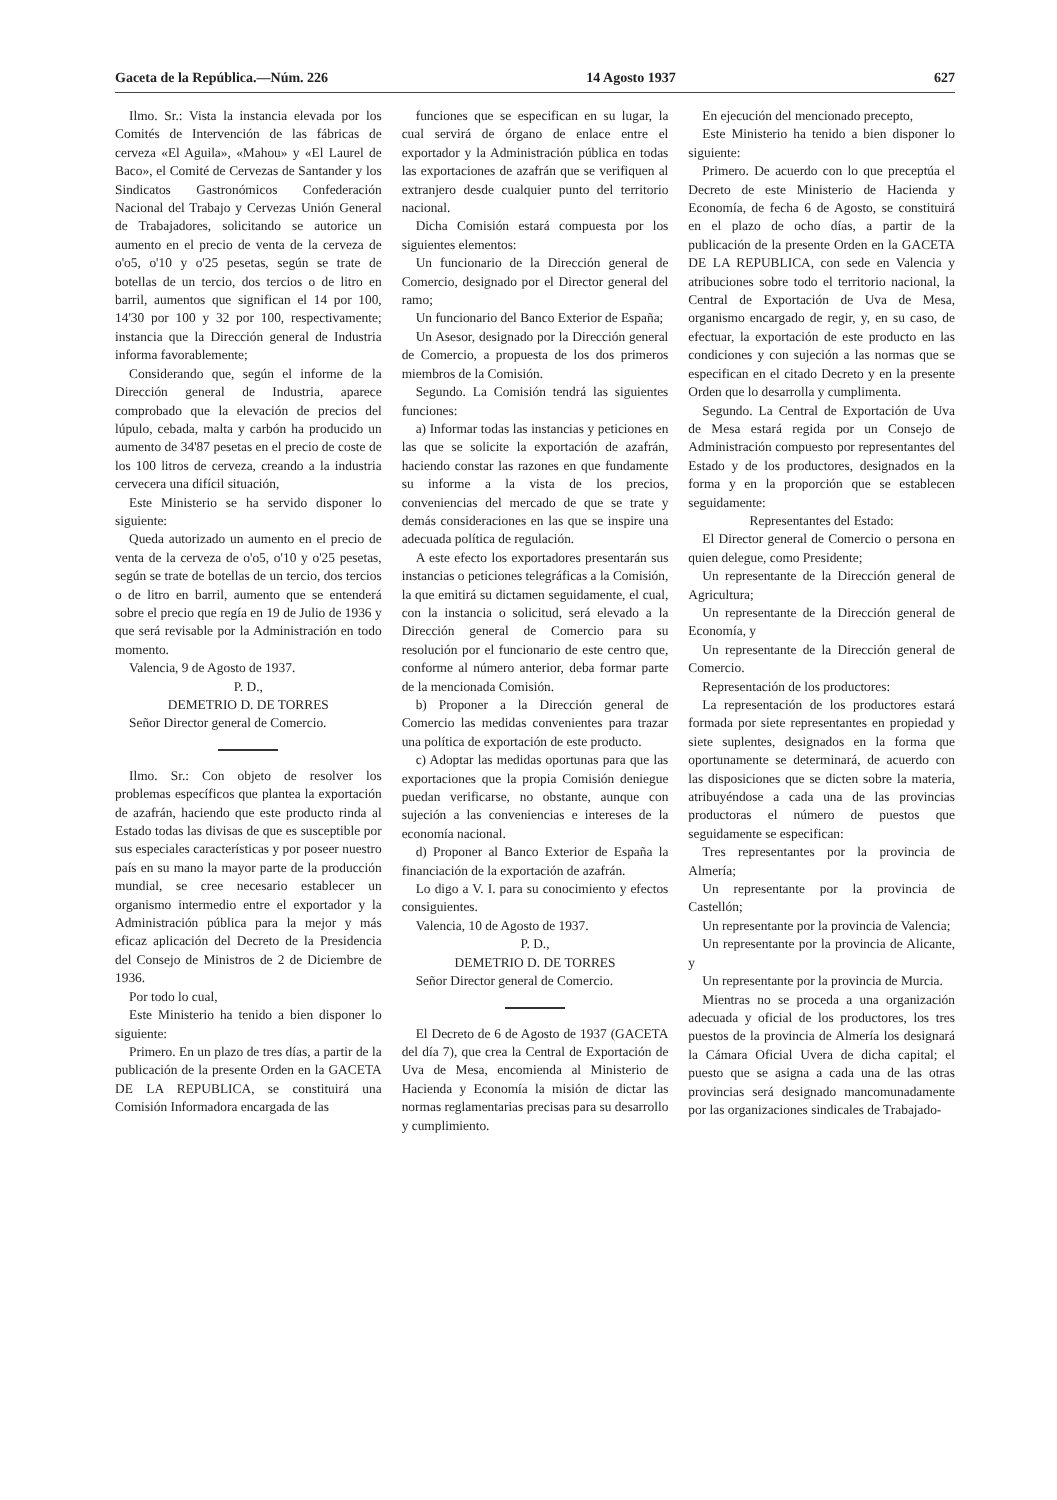Gaceta de la República.—Núm. 226 14 Agosto 1937 627
Ilmo. Sr.: Vista la instancia elevada por los Comités de Intervención de las fábricas de cerveza «El Aguila», «Mahou» y «El Laurel de Baco», el Comité de Cervezas de Santander y los Sindicatos Gastronómicos Confederación Nacional del Trabajo y Cervezas Unión General de Trabajadores, solicitando se autorice un aumento en el precio de venta de la cerveza de o'o5, o'10 y o'25 pesetas, según se trate de botellas de un tercio, dos tercios o de litro en barril, aumentos que significan el 14 por 100, 14'30 por 100 y 32 por 100, respectivamente; instancia que la Dirección general de Industria informa favorablemente;
Considerando que, según el informe de la Dirección general de Industria, aparece comprobado que la elevación de precios del lúpulo, cebada, malta y carbón ha producido un aumento de 34'87 pesetas en el precio de coste de los 100 litros de cerveza, creando a la industria cervecera una difícil situación,
Este Ministerio se ha servido disponer lo siguiente:
Queda autorizado un aumento en el precio de venta de la cerveza de o'o5, o'10 y o'25 pesetas, según se trate de botellas de un tercio, dos tercios o de litro en barril, aumento que se entenderá sobre el precio que regía en 19 de Julio de 1936 y que será revisable por la Administración en todo momento.
Valencia, 9 de Agosto de 1937.
P. D.,
DEMETRIO D. DE TORRES
Señor Director general de Comercio.
Ilmo. Sr.: Con objeto de resolver los problemas específicos que plantea la exportación de azafrán, haciendo que este producto rinda al Estado todas las divisas de que es susceptible por sus especiales características y por poseer nuestro país en su mano la mayor parte de la producción mundial, se cree necesario establecer un organismo intermedio entre el exportador y la Administración pública para la mejor y más eficaz aplicación del Decreto de la Presidencia del Consejo de Ministros de 2 de Diciembre de 1936.
Por todo lo cual,
Este Ministerio ha tenido a bien disponer lo siguiente:
Primero. En un plazo de tres días, a partir de la publicación de la presente Orden en la GACETA DE LA REPUBLICA, se constituirá una Comisión Informadora encargada de las
funciones que se especifican en su lugar, la cual servirá de órgano de enlace entre el exportador y la Administración pública en todas las exportaciones de azafrán que se verifiquen al extranjero desde cualquier punto del territorio nacional.
Dicha Comisión estará compuesta por los siguientes elementos:
Un funcionario de la Dirección general de Comercio, designado por el Director general del ramo;
Un funcionario del Banco Exterior de España;
Un Asesor, designado por la Dirección general de Comercio, a propuesta de los dos primeros miembros de la Comisión.
Segundo. La Comisión tendrá las siguientes funciones:
a) Informar todas las instancias y peticiones en las que se solicite la exportación de azafrán, haciendo constar las razones en que fundamente su informe a la vista de los precios, conveniencias del mercado de que se trate y demás consideraciones en las que se inspire una adecuada política de regulación.
A este efecto los exportadores presentarán sus instancias o peticiones telegráficas a la Comisión, la que emitirá su dictamen seguidamente, el cual, con la instancia o solicitud, será elevado a la Dirección general de Comercio para su resolución por el funcionario de este centro que, conforme al número anterior, deba formar parte de la mencionada Comisión.
b) Proponer a la Dirección general de Comercio las medidas convenientes para trazar una política de exportación de este producto.
c) Adoptar las medidas oportunas para que las exportaciones que la propia Comisión deniegue puedan verificarse, no obstante, aunque con sujeción a las conveniencias e intereses de la economía nacional.
d) Proponer al Banco Exterior de España la financiación de la exportación de azafrán.
Lo digo a V. I. para su conocimiento y efectos consiguientes.
Valencia, 10 de Agosto de 1937.
P. D.,
DEMETRIO D. DE TORRES
Señor Director general de Comercio.
El Decreto de 6 de Agosto de 1937 (GACETA del día 7), que crea la Central de Exportación de Uva de Mesa, encomienda al Ministerio de Hacienda y Economía la misión de dictar las normas reglamentarias precisas para su desarrollo y cumplimiento.
En ejecución del mencionado precepto,
Este Ministerio ha tenido a bien disponer lo siguiente:
Primero. De acuerdo con lo que preceptúa el Decreto de este Ministerio de Hacienda y Economía, de fecha 6 de Agosto, se constituirá en el plazo de ocho días, a partir de la publicación de la presente Orden en la GACETA DE LA REPUBLICA, con sede en Valencia y atribuciones sobre todo el territorio nacional, la Central de Exportación de Uva de Mesa, organismo encargado de regir, y, en su caso, de efectuar, la exportación de este producto en las condiciones y con sujeción a las normas que se especifican en el citado Decreto y en la presente Orden que lo desarrolla y cumplimenta.
Segundo. La Central de Exportación de Uva de Mesa estará regida por un Consejo de Administración compuesto por representantes del Estado y de los productores, designados en la forma y en la proporción que se establecen seguidamente:
Representantes del Estado:
El Director general de Comercio o persona en quien delegue, como Presidente;
Un representante de la Dirección general de Agricultura;
Un representante de la Dirección general de Economía, y
Un representante de la Dirección general de Comercio.
Representación de los productores:
La representación de los productores estará formada por siete representantes en propiedad y siete suplentes, designados en la forma que oportunamente se determinará, de acuerdo con las disposiciones que se dicten sobre la materia, atribuyéndose a cada una de las provincias productoras el número de puestos que seguidamente se especifican:
Tres representantes por la provincia de Almería;
Un representante por la provincia de Castellón;
Un representante por la provincia de Valencia;
Un representante por la provincia de Alicante, y
Un representante por la provincia de Murcia.
Mientras no se proceda a una organización adecuada y oficial de los productores, los tres puestos de la provincia de Almería los designará la Cámara Oficial Uvera de dicha capital; el puesto que se asigna a cada una de las otras provincias será designado mancomunadamente por las organizaciones sindicales de Trabajado-